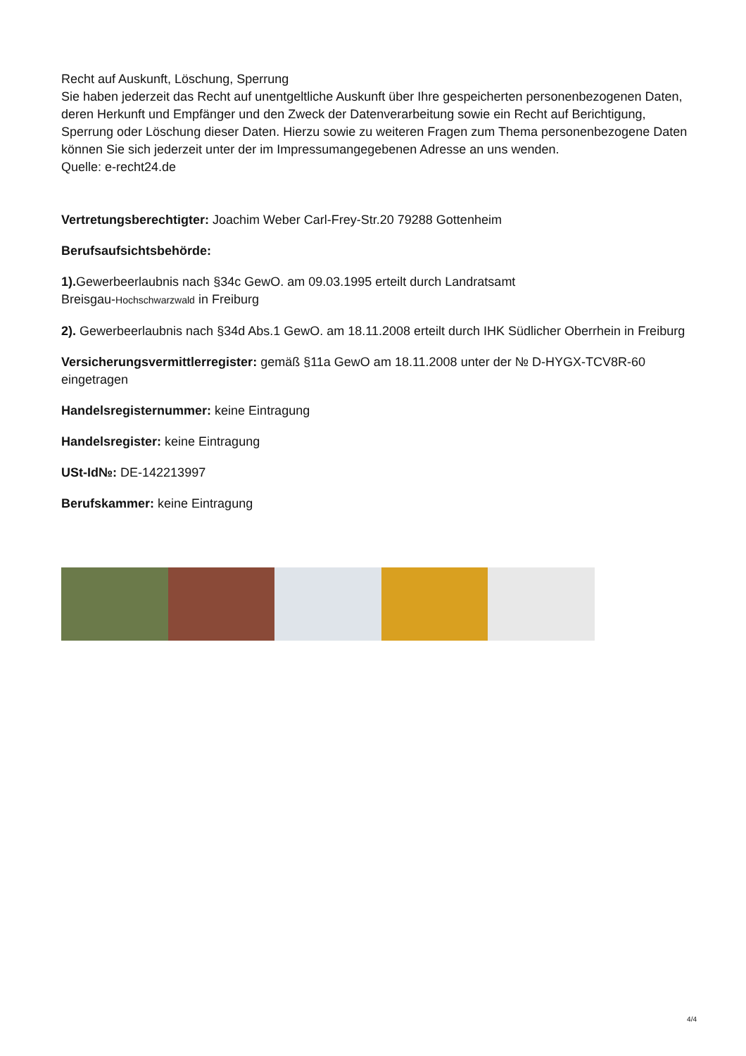Recht auf Auskunft, Löschung, Sperrung
Sie haben jederzeit das Recht auf unentgeltliche Auskunft über Ihre gespeicherten personenbezogenen Daten, deren Herkunft und Empfänger und den Zweck der Datenverarbeitung sowie ein Recht auf Berichtigung, Sperrung oder Löschung dieser Daten. Hierzu sowie zu weiteren Fragen zum Thema personenbezogene Daten können Sie sich jederzeit unter der im Impressumangegebenen Adresse an uns wenden.
Quelle: e-recht24.de
Vertretungsberechtigter: Joachim Weber Carl-Frey-Str.20 79288 Gottenheim
Berufsaufsichtsbehörde:
1). Gewerbeerlaubnis nach §34c GewO. am 09.03.1995 erteilt durch Landratsamt
Breisgau-Hochschwarzwald in Freiburg
2). Gewerbeerlaubnis nach §34d Abs.1 GewO. am 18.11.2008 erteilt durch IHK Südlicher Oberrhein in Freiburg
Versicherungsvermittlerregister: gemäß §11a GewO am 18.11.2008 unter der № D-HYGX-TCV8R-60 eingetragen
Handelsregisternummer: keine Eintragung
Handelsregister: keine Eintragung
USt-Id№: DE-142213997
Berufskammer: keine Eintragung
4/4